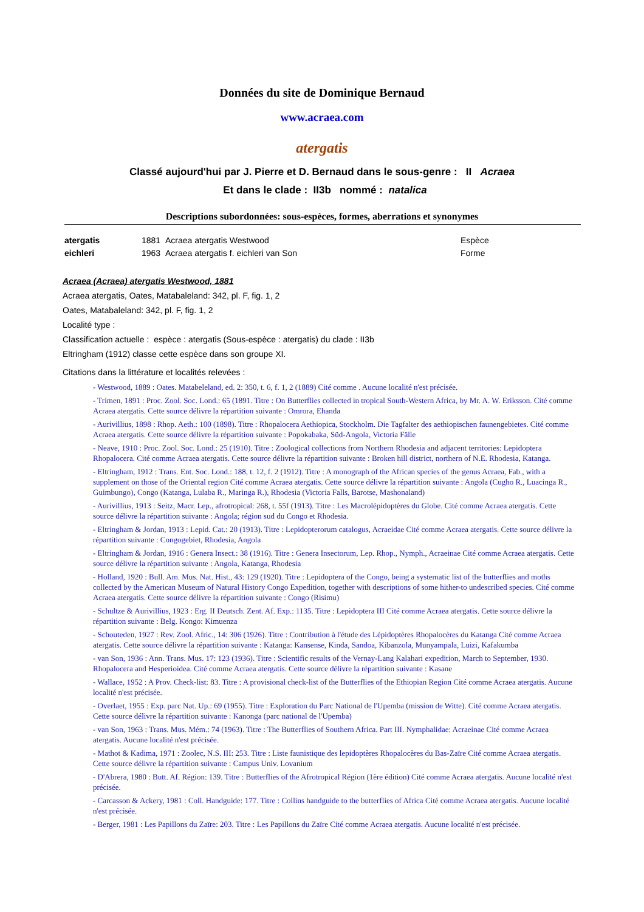Données du site de Dominique Bernaud
www.acraea.com
atergatis
Classé aujourd'hui par J. Pierre et D. Bernaud dans le sous-genre : II Acraea
Et dans le clade : II3b nommé : natalica
Descriptions subordonnées: sous-espèces, formes, aberrations et synonymes
| atergatis | 1881 Acraea atergatis Westwood | Espèce |
| eichleri | 1963 Acraea atergatis f. eichleri van Son | Forme |
Acraea (Acraea) atergatis Westwood, 1881
Acraea atergatis, Oates, Matabaleland: 342, pl. F, fig. 1, 2
Oates, Matabaleland: 342, pl. F, fig. 1, 2
Localité type :
Classification actuelle : espèce : atergatis (Sous-espèce : atergatis) du clade : II3b
Eltringham (1912) classe cette espèce dans son groupe XI.
Citations dans la littérature et localités relevées :
- Westwood, 1889 : Oates. Matabeleland, ed. 2: 350, t. 6, f. 1, 2 (1889) Cité comme . Aucune localité n'est précisée.
- Trimen, 1891 : Proc. Zool. Soc. Lond.: 65 (1891. Titre : On Butterflies collected in tropical South-Western Africa, by Mr. A. W. Eriksson. Cité comme Acraea atergatis. Cette source délivre la répartition suivante : Omrora, Ehanda
- Aurivillius, 1898 : Rhop. Aeth.: 100 (1898). Titre : Rhopalocera Aethiopica, Stockholm. Die Tagfalter des aethiopischen faunengebietes. Cité comme Acraea atergatis. Cette source délivre la répartition suivante : Popokabaka, Süd-Angola, Victoria Fälle
- Neave, 1910 : Proc. Zool. Soc. Lond.: 25 (1910). Titre : Zoological collections from Northern Rhodesia and adjacent territories: Lepidoptera Rhopalocera. Cité comme Acraea atergatis. Cette source délivre la répartition suivante : Broken hill district, northern of N.E. Rhodesia, Katanga.
- Eltringham, 1912 : Trans. Ent. Soc. Lond.: 188, t. 12, f. 2 (1912). Titre : A monograph of the African species of the genus Acraea, Fab., with a supplement on those of the Oriental region Cité comme Acraea atergatis. Cette source délivre la répartition suivante : Angola (Cugho R., Luacinga R., Guimbungo), Congo (Katanga, Lulaba R., Maringa R.), Rhodesia (Victoria Falls, Barotse, Mashonaland)
- Aurivillius, 1913 : Seitz, Macr. Lep., afrotropical: 268, t. 55f (1913). Titre : Les Macrolépidoptères du Globe. Cité comme Acraea atergatis. Cette source délivre la répartition suivante : Angola; région sud du Congo et Rhodesia.
- Eltringham & Jordan, 1913 : Lepid. Cat.: 20 (1913). Titre : Lepidopterorum catalogus, Acraeidae Cité comme Acraea atergatis. Cette source délivre la répartition suivante : Congogebiet, Rhodesia, Angola
- Eltringham & Jordan, 1916 : Genera Insect.: 38 (1916). Titre : Genera Insectorum, Lep. Rhop., Nymph., Acraeinae Cité comme Acraea atergatis. Cette source délivre la répartition suivante : Angola, Katanga, Rhodesia
- Holland, 1920 : Bull. Am. Mus. Nat. Hist., 43: 129 (1920). Titre : Lepidoptera of the Congo, being a systematic list of the butterflies and moths collected by the American Museum of Natural History Congo Expedition, together with descriptions of some hither-to undescribed species. Cité comme Acraea atergatis. Cette source délivre la répartition suivante : Congo (Risimu)
- Schultze & Aurivillius, 1923 : Erg. II Deutsch. Zent. Af. Exp.: 1135. Titre : Lepidoptera III Cité comme Acraea atergatis. Cette source délivre la répartition suivante : Belg. Kongo: Kimuenza
- Schouteden, 1927 : Rev. Zool. Afric., 14: 306 (1926). Titre : Contribution à l'étude des Lépidoptères Rhopalocères du Katanga Cité comme Acraea atergatis. Cette source délivre la répartition suivante : Katanga: Kansense, Kinda, Sandoa, Kibanzola, Munyampala, Luizi, Kafakumba
- van Son, 1936 : Ann. Trans. Mus. 17: 123 (1936). Titre : Scientific results of the Vernay-Lang Kalahari expedition, March to September, 1930. Rhopalocera and Hesperioidea. Cité comme Acraea atergatis. Cette source délivre la répartition suivante : Kasane
- Wallace, 1952 : A Prov. Check-list: 83. Titre : A provisional check-list of the Butterflies of the Ethiopian Region Cité comme Acraea atergatis. Aucune localité n'est précisée.
- Overlaet, 1955 : Exp. parc Nat. Up.: 69 (1955). Titre : Exploration du Parc National de l'Upemba (mission de Witte). Cité comme Acraea atergatis. Cette source délivre la répartition suivante : Kanonga (parc national de l'Upemba)
- van Son, 1963 : Trans. Mus. Mém.: 74 (1963). Titre : The Butterflies of Southern Africa. Part III. Nymphalidae: Acraeinae Cité comme Acraea atergatis. Aucune localité n'est précisée.
- Mathot & Kadima, 1971 : Zoolec, N.S. III: 253. Titre : Liste faunistique des lepidoptères Rhopalocères du Bas-Zaïre Cité comme Acraea atergatis. Cette source délivre la répartition suivante : Campus Univ. Lovanium
- D'Abrera, 1980 : Butt. Af. Région: 139. Titre : Butterflies of the Afrotropical Région (1ère édition) Cité comme Acraea atergatis. Aucune localité n'est précisée.
- Carcasson & Ackery, 1981 : Coll. Handguide: 177. Titre : Collins handguide to the butterflies of Africa Cité comme Acraea atergatis. Aucune localité n'est précisée.
- Berger, 1981 : Les Papillons du Zaïre: 203. Titre : Les Papillons du Zaïre Cité comme Acraea atergatis. Aucune localité n'est précisée.